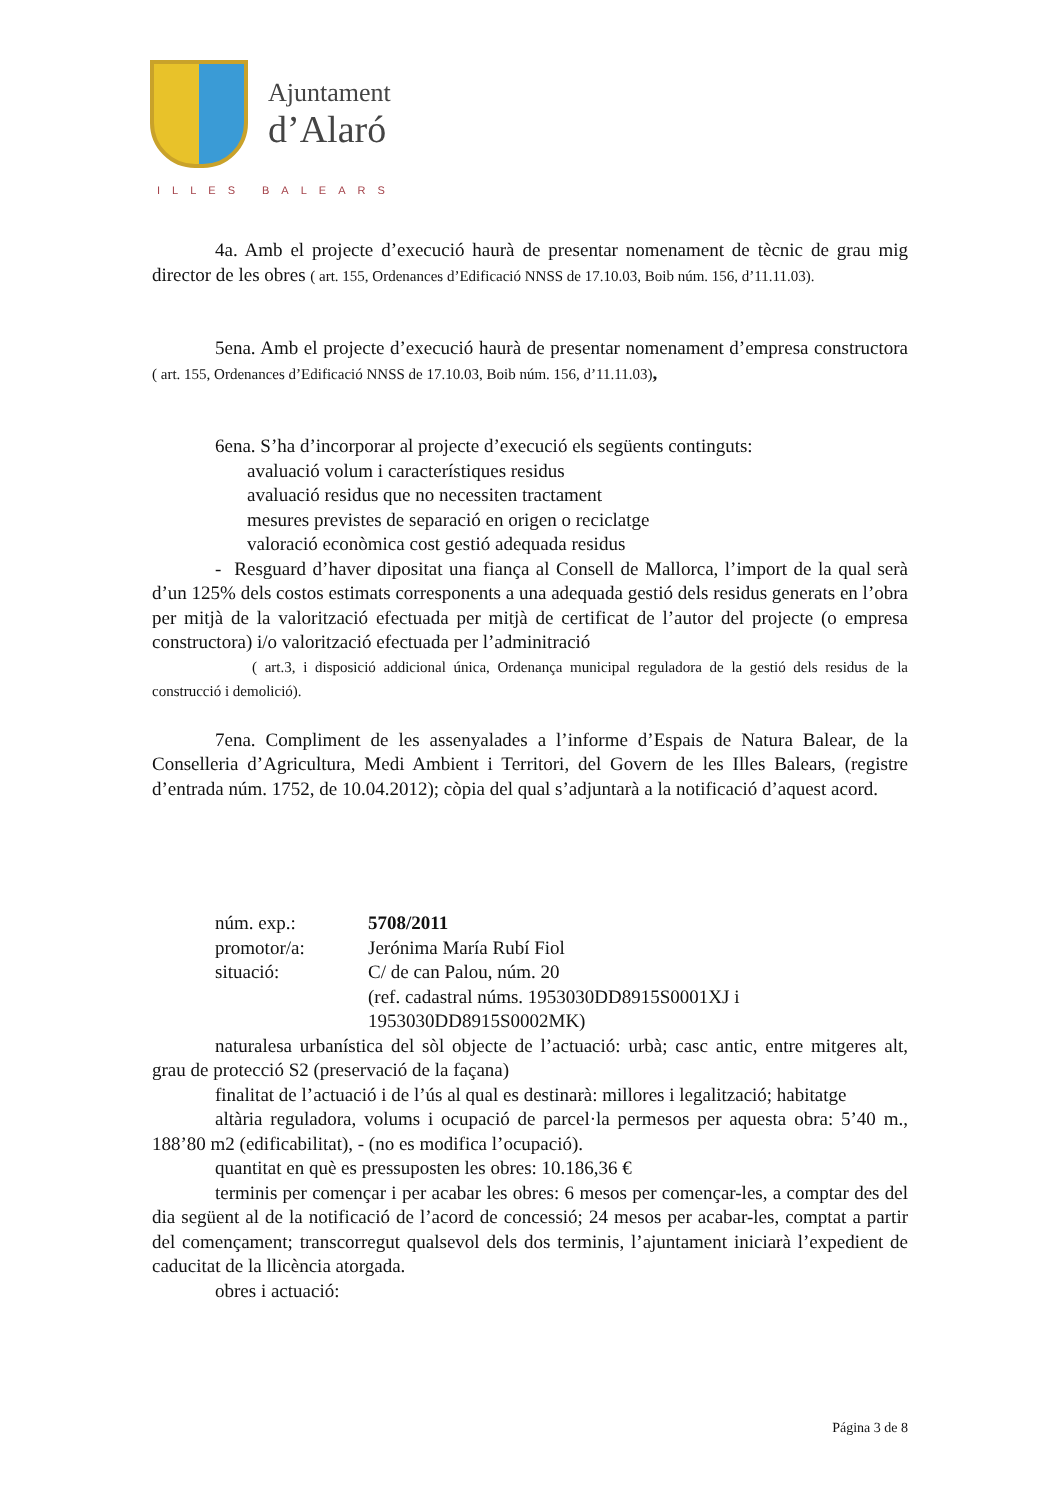Ajuntament
d’Alaró
ILLES BALEARS
4a. Amb el projecte d’execució haurà de presentar nomenament de tècnic de grau mig director de les obres ( art. 155, Ordenances d’Edificació NNSS de 17.10.03, Boib núm. 156, d’11.11.03).
5ena. Amb el projecte d’execució haurà de presentar nomenament d’empresa constructora ( art. 155, Ordenances d’Edificació NNSS de 17.10.03, Boib núm. 156, d’11.11.03),
6ena. S’ha d’incorporar al projecte d’execució els següents continguts:
avaluació volum i característiques residus
avaluació residus que no necessiten tractament
mesures previstes de separació en origen o reciclatge
valoració econòmica cost gestió adequada residus
- Resguard d’haver dipositat una fiança al Consell de Mallorca, l’import de la qual serà d’un 125% dels costos estimats corresponents a una adequada gestió dels residus generats en l’obra per mitjà de la valorització efectuada per mitjà de certificat de l’autor del projecte (o empresa constructora) i/o valorització efectuada per l’adminitració
( art.3, i disposició addicional única, Ordenança municipal reguladora de la gestió dels residus de la construcció i demolició).
7ena. Compliment de les assenyalades a l’informe d’Espais de Natura Balear, de la Conselleria d’Agricultura, Medi Ambient i Territori, del Govern de les Illes Balears, (registre d’entrada núm. 1752, de 10.04.2012); còpia del qual s’adjuntarà a la notificació d’aquest acord.
núm. exp.: 5708/2011
promotor/a: Jerónima María Rubí Fiol
situació: C/ de can Palou, núm. 20
(ref. cadastral núms. 1953030DD8915S0001XJ i
1953030DD8915S0002MK)
naturalesa urbanística del sòl objecte de l’actuació: urbà; casc antic, entre mitgeres alt, grau de protecció S2 (preservació de la façana)
finalitat de l’actuació i de l’ús al qual es destinarà: millores i legalització; habitatge
altària reguladora, volums i ocupació de parcel·la permesos per aquesta obra: 5’40 m., 188’80 m2 (edificabilitat), - (no es modifica l’ocupació).
quantitat en què es pressuposten les obres: 10.186,36 €
terminis per començar i per acabar les obres: 6 mesos per començar-les, a comptar des del dia següent al de la notificació de l’acord de concessió; 24 mesos per acabar-les, comptat a partir del començament; transcorregut qualsevol dels dos terminis, l’ajuntament iniciarà l’expedient de caducitat de la llicència atorgada.
obres i actuació:
Página 3 de 8